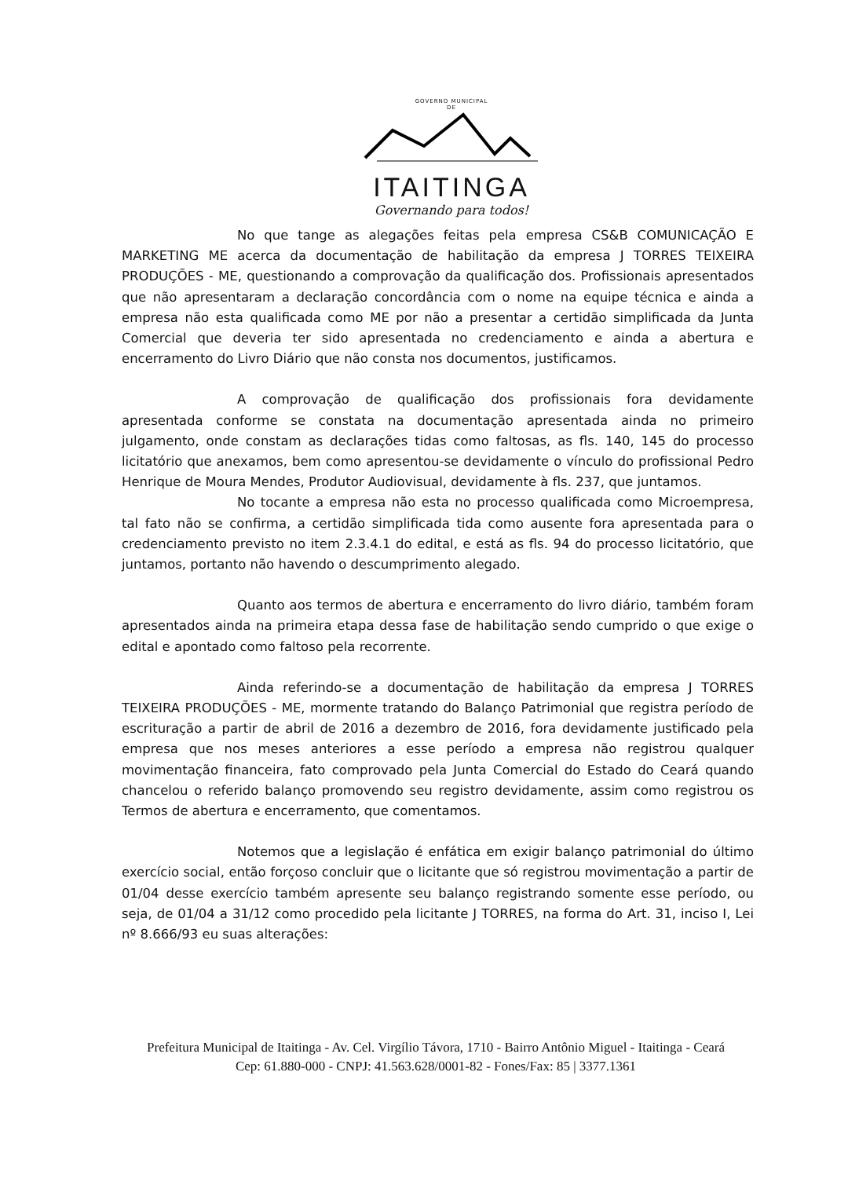GOVERNO MUNICIPAL
DE
ITAITINGA
Governando para todos!
No que tange as alegações feitas pela empresa CS&B COMUNICAÇÃO E MARKETING ME acerca da documentação de habilitação da empresa J TORRES TEIXEIRA PRODUÇÕES - ME, questionando a comprovação da qualificação dos. Profissionais apresentados que não apresentaram a declaração concordância com o nome na equipe técnica e ainda a empresa não esta qualificada como ME por não a presentar a certidão simplificada da Junta Comercial que deveria ter sido apresentada no credenciamento e ainda a abertura e encerramento do Livro Diário que não consta nos documentos, justificamos.
A comprovação de qualificação dos profissionais fora devidamente apresentada conforme se constata na documentação apresentada ainda no primeiro julgamento, onde constam as declarações tidas como faltosas, as fls. 140, 145 do processo licitatório que anexamos, bem como apresentou-se devidamente o vínculo do profissional Pedro Henrique de Moura Mendes, Produtor Audiovisual, devidamente à fls. 237, que juntamos.
No tocante a empresa não esta no processo qualificada como Microempresa, tal fato não se confirma, a certidão simplificada tida como ausente fora apresentada para o credenciamento previsto no item 2.3.4.1 do edital, e está as fls. 94 do processo licitatório, que juntamos, portanto não havendo o descumprimento alegado.
Quanto aos termos de abertura e encerramento do livro diário, também foram apresentados ainda na primeira etapa dessa fase de habilitação sendo cumprido o que exige o edital e apontado como faltoso pela recorrente.
Ainda referindo-se a documentação de habilitação da empresa J TORRES TEIXEIRA PRODUÇÕES - ME, mormente tratando do Balanço Patrimonial que registra período de escrituração a partir de abril de 2016 a dezembro de 2016, fora devidamente justificado pela empresa que nos meses anteriores a esse período a empresa não registrou qualquer movimentação financeira, fato comprovado pela Junta Comercial do Estado do Ceará quando chancelou o referido balanço promovendo seu registro devidamente, assim como registrou os Termos de abertura e encerramento, que comentamos.
Notemos que a legislação é enfática em exigir balanço patrimonial do último exercício social, então forçoso concluir que o licitante que só registrou movimentação a partir de 01/04 desse exercício também apresente seu balanço registrando somente esse período, ou seja, de 01/04 a 31/12 como procedido pela licitante J TORRES, na forma do Art. 31, inciso I, Lei nº 8.666/93 eu suas alterações:
Prefeitura Municipal de Itaitinga - Av. Cel. Virgílio Távora, 1710 - Bairro Antônio Miguel - Itaitinga - Ceará
Cep: 61.880-000 - CNPJ: 41.563.628/0001-82 - Fones/Fax: 85 | 3377.1361